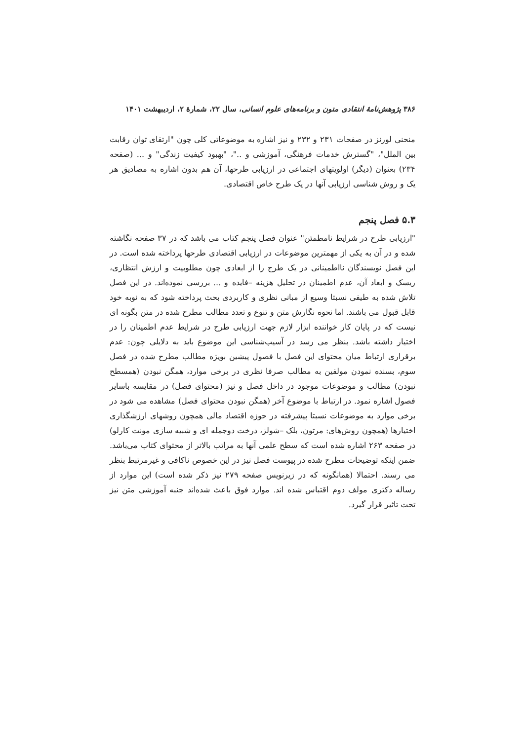۳۸۶ پژوهش‌نامهٔ انتقادی متون و برنامه‌های علوم انسانی، سال ۲۲، شمارهٔ ۲، اردیبهشت ۱۴۰۱
منحنی لورنز در صفحات ۲۳۱ و ۲۳۲ و نیز اشاره به موضوعاتی کلی چون "ارتقای توان رقابت بین الملل"، "گسترش خدمات فرهنگی، آموزشی و .."، "بهبود کیفیت زندگی" و ... (صفحه ۲۳۴) بعنوان (دیگر) اولویتهای اجتماعی در ارزیابی طرحها، آن هم بدون اشاره به مصادیق هر یک و روش شناسی ارزیابی آنها در یک طرح خاص اقتصادی.
۵.۳ فصل پنجم
"ارزیابی طرح در شرایط نامطمئن" عنوان فصل پنجم کتاب می باشد که در ۳۷ صفحه نگاشته شده و در آن به یکی از مهمترین موضوعات در ارزیابی اقتصادی طرحها پرداخته شده است. در این فصل نویسندگان نااطمینانی در یک طرح را از ابعادی چون مطلوبیت و ارزش انتظاری، ریسک و ابعاد آن، عدم اطمینان در تحلیل هزینه –فایده و ... بررسی نموده‌اند. در این فصل تلاش شده به طیفی نسبتا وسیع از مبانی نظری و کاربردی بحث پرداخته شود که به نوبه خود قابل قبول می باشند. اما نحوه نگارش متن و تنوع و تعدد مطالب مطرح شده در متن بگونه ای نیست که در پایان کار خواننده ابزار لازم جهت ارزیابی طرح در شرایط عدم اطمینان را در اختیار داشته باشد. بنظر می رسد در آسیب‌شناسی این موضوع باید به دلایلی چون: عدم برقراری ارتباط میان محتوای این فصل با فصول پیشین بویژه مطالب مطرح شده در فصل سوم، بسنده نمودن مولفین به مطالب صرفا نظری در برخی موارد، همگن نبودن (همسطح نبودن) مطالب و موضوعات موجود در داخل فصل و نیز (محتوای فصل) در مقایسه باسایر فصول اشاره نمود. در ارتباط با موضوع آخر (همگن نبودن محتوای فصل) مشاهده می شود در برخی موارد به موضوعات نسبتا پیشرفته در حوزه اقتصاد مالی همچون روشهای ارزشگذاری اختیارها (همچون روش‌های: مرتون، بلک –شولز، درخت دوجمله ای و شبیه سازی مونت کارلو) در صفحه ۲۶۳ اشاره شده است که سطح علمی آنها به مراتب بالاتر از محتوای کتاب می‌باشد. ضمن اینکه توضیحات مطرح شده در پیوست فصل نیز در این خصوص ناکافی و غیرمرتبط بنظر می رسند. احتمالا (همانگونه که در زیرنویس صفحه ۲۷۹ نیز ذکر شده است) این موارد از رساله دکتری مولف دوم اقتباس شده اند. موارد فوق باعث شده‌اند جنبه آموزشی متن نیز تحت تاثیر قرار گیرد.